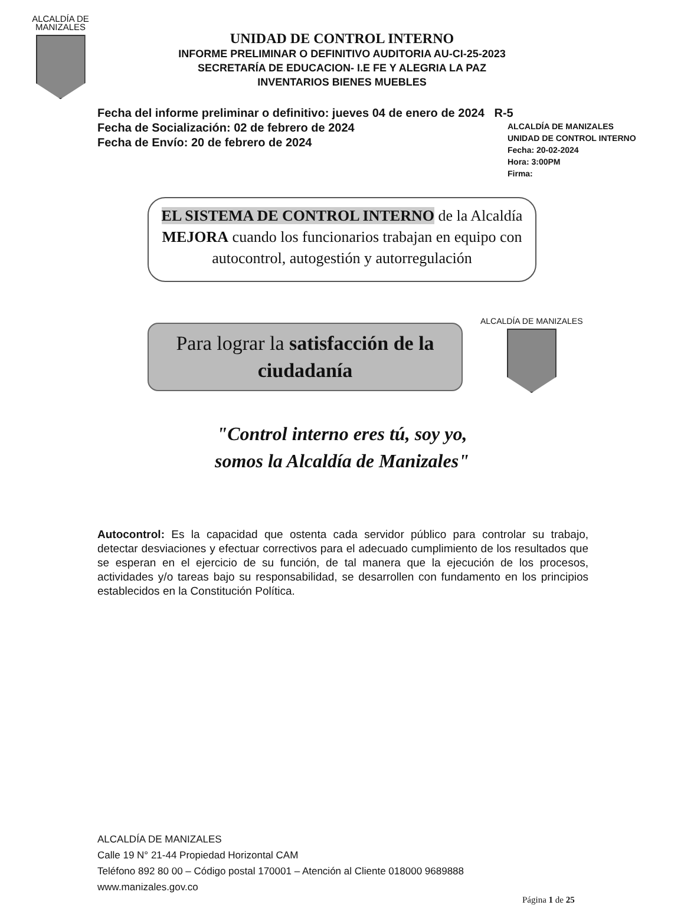ALCALDÍA DE MANIZALES
UNIDAD DE CONTROL INTERNO
INFORME PRELIMINAR O DEFINITIVO AUDITORIA AU-CI-25-2023
SECRETARÍA DE EDUCACION- I.E FE Y ALEGRIA LA PAZ
INVENTARIOS BIENES MUEBLES
Fecha del informe preliminar o definitivo: jueves 04 de enero de 2024 R-5
Fecha de Socialización: 02 de febrero de 2024
Fecha de Envío: 20 de febrero de 2024
ALCALDÍA DE MANIZALES
UNIDAD DE CONTROL INTERNO
Fecha: 20-02-2024
Hora: 3:00PM
Firma:
EL SISTEMA DE CONTROL INTERNO de la Alcaldía MEJORA cuando los funcionarios trabajan en equipo con autocontrol, autogestión y autorregulación
Para lograr la satisfacción de la ciudadanía
ALCALDÍA DE MANIZALES
"Control interno eres tú, soy yo,
somos la Alcaldía de Manizales"
Autocontrol: Es la capacidad que ostenta cada servidor público para controlar su trabajo, detectar desviaciones y efectuar correctivos para el adecuado cumplimiento de los resultados que se esperan en el ejercicio de su función, de tal manera que la ejecución de los procesos, actividades y/o tareas bajo su responsabilidad, se desarrollen con fundamento en los principios establecidos en la Constitución Política.
ALCALDÍA DE MANIZALES
Calle 19 N° 21-44 Propiedad Horizontal CAM
Teléfono 892 80 00 – Código postal 170001 – Atención al Cliente 018000 9689888
www.manizales.gov.co
Página 1 de 25